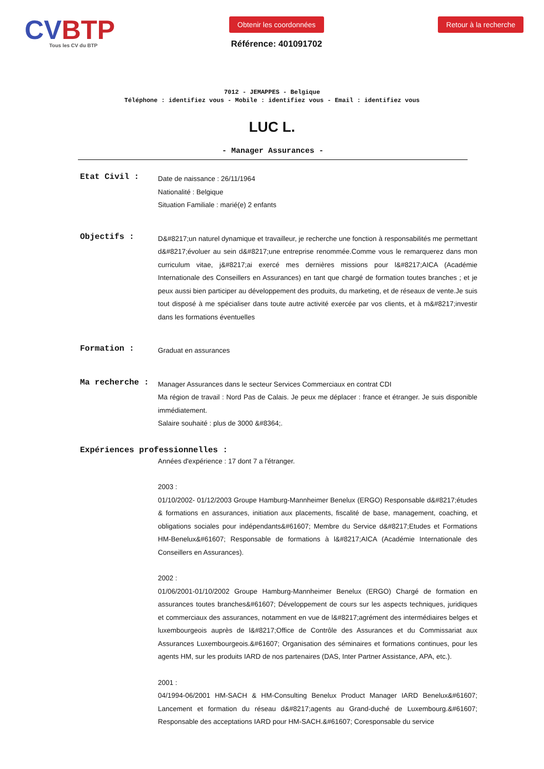CVBTP
Tous les CV du BTP
Obtenir les coordonnées
Référence: 401091702
Retour à la recherche
7012 - JEMAPPES - Belgique
Téléphone : identifiez vous - Mobile : identifiez vous - Email : identifiez vous
LUC L.
- Manager Assurances -
Etat Civil :
Date de naissance : 26/11/1964
Nationalité : Belgique
Situation Familiale : marié(e) 2 enfants
Objectifs :
D&#8217;un naturel dynamique et travailleur, je recherche une fonction à responsabilités me permettant d&#8217;évoluer au sein d&#8217;une entreprise renommée.Comme vous le remarquerez dans mon curriculum vitae, j&#8217;ai exercé mes dernières missions pour l&#8217;AICA (Académie Internationale des Conseillers en Assurances) en tant que chargé de formation toutes branches ; et je peux aussi bien participer au développement des produits, du marketing, et de réseaux de vente.Je suis tout disposé à me spécialiser dans toute autre activité exercée par vos clients, et à m&#8217;investir dans les formations éventuelles
Formation :
Graduat en assurances
Ma recherche :
Manager Assurances dans le secteur Services Commerciaux en contrat CDI
Ma région de travail : Nord Pas de Calais. Je peux me déplacer : france et étranger. Je suis disponible immédiatement.
Salaire souhaité : plus de 3000 &#8364;.
Expériences professionnelles :
Années d'expérience : 17 dont 7 a l'étranger.
2003 :
01/10/2002- 01/12/2003 Groupe Hamburg-Mannheimer Benelux (ERGO) Responsable d&#8217;études & formations en assurances, initiation aux placements, fiscalité de base, management, coaching, et obligations sociales pour indépendants&#61607; Membre du Service d&#8217;Etudes et Formations HM-Benelux&#61607; Responsable de formations à l&#8217;AICA (Académie Internationale des Conseillers en Assurances).
2002 :
01/06/2001-01/10/2002 Groupe Hamburg-Mannheimer Benelux (ERGO) Chargé de formation en assurances toutes branches&#61607; Développement de cours sur les aspects techniques, juridiques et commerciaux des assurances, notamment en vue de l&#8217;agrément des intermédiaires belges et luxembourgeois auprès de l&#8217;Office de Contrôle des Assurances et du Commissariat aux Assurances Luxembourgeois.&#61607; Organisation des séminaires et formations continues, pour les agents HM, sur les produits IARD de nos partenaires (DAS, Inter Partner Assistance, APA, etc.).
2001 :
04/1994-06/2001 HM-SACH & HM-Consulting Benelux Product Manager IARD Benelux&#61607; Lancement et formation du réseau d&#8217;agents au Grand-duché de Luxembourg.&#61607; Responsable des acceptations IARD pour HM-SACH.&#61607; Coresponsable du service